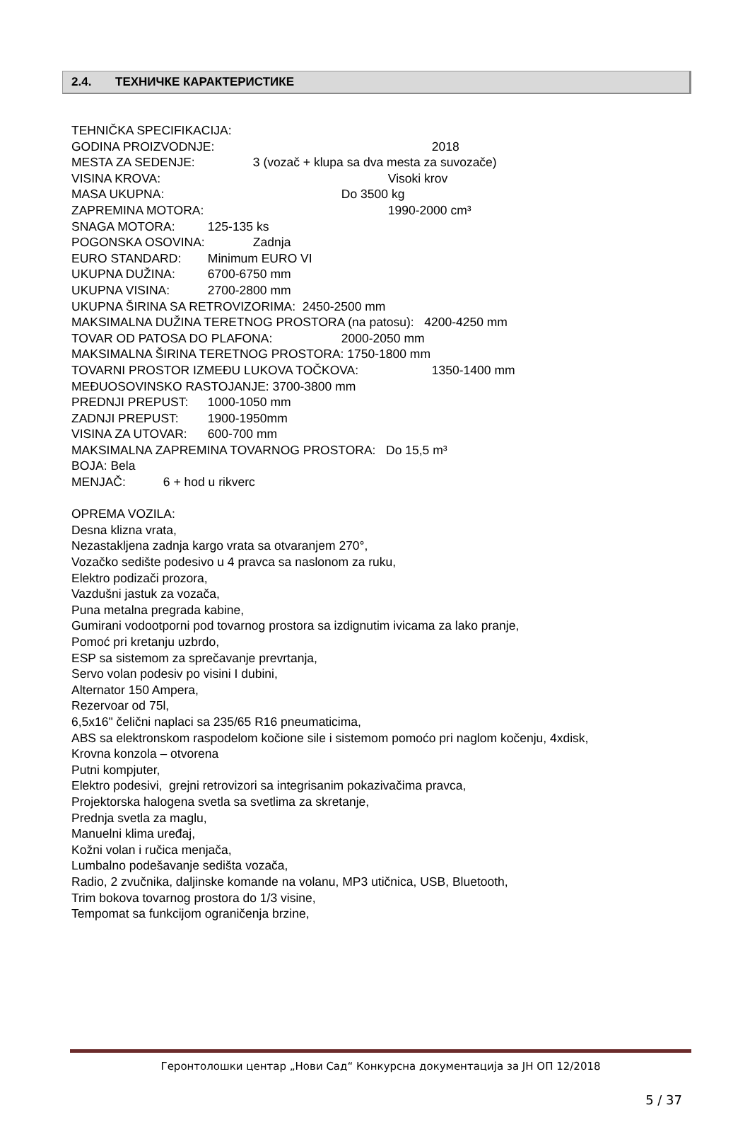2.4. ТЕХНИЧКЕ КАРАКТЕРИСТИКЕ
TEHNIČKA SPECIFIKACIJA:
GODINA PROIZVODNJE: 2018
MESTA ZA SEDENJE: 3 (vozač + klupa sa dva mesta za suvozače)
VISINA KROVA: Visoki krov
MASA UKUPNA: Do 3500 kg
ZAPREMINA MOTORA: 1990-2000 cm³
SNAGA MOTORA: 125-135 ks
POGONSKA OSOVINA: Zadnja
EURO STANDARD: Minimum EURO VI
UKUPNA DUŽINA: 6700-6750 mm
UKUPNA VISINA: 2700-2800 mm
UKUPNA ŠIRINA SA RETROVIZORIMA: 2450-2500 mm
MAKSIMALNA DUŽINA TERETNOG PROSTORA (na patosu): 4200-4250 mm
TOVAR OD PATOSA DO PLAFONA: 2000-2050 mm
MAKSIMALNA ŠIRINA TERETNOG PROSTORA: 1750-1800 mm
TOVARNI PROSTOR IZMEĐU LUKOVA TOČKOVA: 1350-1400 mm
MEĐUOSOVINSKO RASTOJANJE: 3700-3800 mm
PREDNJI PREPUST: 1000-1050 mm
ZADNJI PREPUST: 1900-1950mm
VISINA ZA UTOVAR: 600-700 mm
MAKSIMALNA ZAPREMINA TOVARNOG PROSTORA: Do 15,5 m³
BOJA: Bela
MENJAČ: 6 + hod u rikverc
OPREMA VOZILA:
Desna klizna vrata,
Nezastakljena zadnja kargo vrata sa otvaranjem 270°,
Vozačko sedište podesivo u 4 pravca sa naslonom za ruku,
Elektro podizači prozora,
Vazdušni jastuk za vozača,
Puna metalna pregrada kabine,
Gumirani vodootporni pod tovarnog prostora sa izdignutim ivicama za lako pranje,
Pomoć pri kretanju uzbrdo,
ESP sa sistemom za sprečavanje prevrtanja,
Servo volan podesiv po visini I dubini,
Alternator 150 Ampera,
Rezervoar od 75l,
6,5x16" čelični naplaci sa 235/65 R16 pneumaticima,
ABS sa elektronskom raspodelom kočione sile i sistemom pomoćo pri naglom kočenju, 4xdisk,
Krovna konzola – otvorena
Putni kompjuter,
Elektro podesivi, grejni retrovizori sa integrisanim pokazivačima pravca,
Projektorska halogena svetla sa svetlima za skretanje,
Prednja svetla za maglu,
Manuelni klima uređaj,
Kožni volan i ručica menjača,
Lumbalno podešavanje sedišta vozača,
Radio, 2 zvučnika, daljinske komande na volanu, MP3 utičnica, USB, Bluetooth,
Trim bokova tovarnog prostora do 1/3 visine,
Tempomat sa funkcijom ograničenja brzine,
Геронтолошки центар „Нови Сад“ Конкурсна документација за ЈН ОП 12/2018
5 / 37